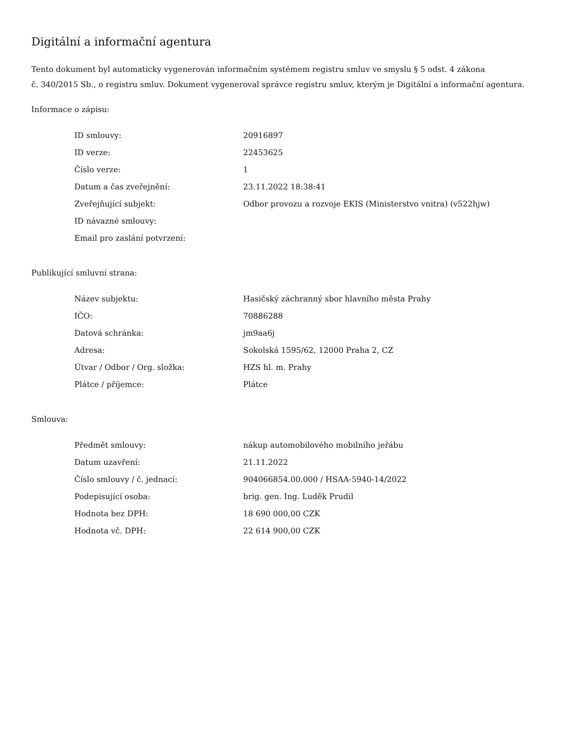Digitální a informační agentura
Tento dokument byl automaticky vygenerován informačním systémem registru smluv ve smyslu § 5 odst. 4 zákona
č. 340/2015 Sb., o registru smluv. Dokument vygeneroval správce registru smluv, kterým je Digitální a informační agentura.
Informace o zápisu:
| ID smlouvy: | 20916897 |
| ID verze: | 22453625 |
| Číslo verze: | 1 |
| Datum a čas zveřejnění: | 23.11.2022 18:38:41 |
| Zveřejňující subjekt: | Odbor provozu a rozvoje EKIS (Ministerstvo vnitra) (v522hjw) |
| ID návazné smlouvy: | |
| Email pro zaslání potvrzení: | |
Publikující smluvní strana:
| Název subjektu: | Hasičský záchranný sbor hlavního města Prahy |
| IČO: | 70886288 |
| Datová schránka: | jm9aa6j |
| Adresa: | Sokolská 1595/62, 12000 Praha 2, CZ |
| Útvar / Odbor / Org. složka: | HZS hl. m. Prahy |
| Plátce / příjemce: | Plátce |
Smlouva:
| Předmět smlouvy: | nákup automobilového mobilního jeřábu |
| Datum uzavření: | 21.11.2022 |
| Číslo smlouvy / č. jednací: | 904066854.00.000 / HSAA-5940-14/2022 |
| Podepisující osoba: | brig. gen. Ing. Luděk Prudil |
| Hodnota bez DPH: | 18 690 000,00 CZK |
| Hodnota vč. DPH: | 22 614 900,00 CZK |